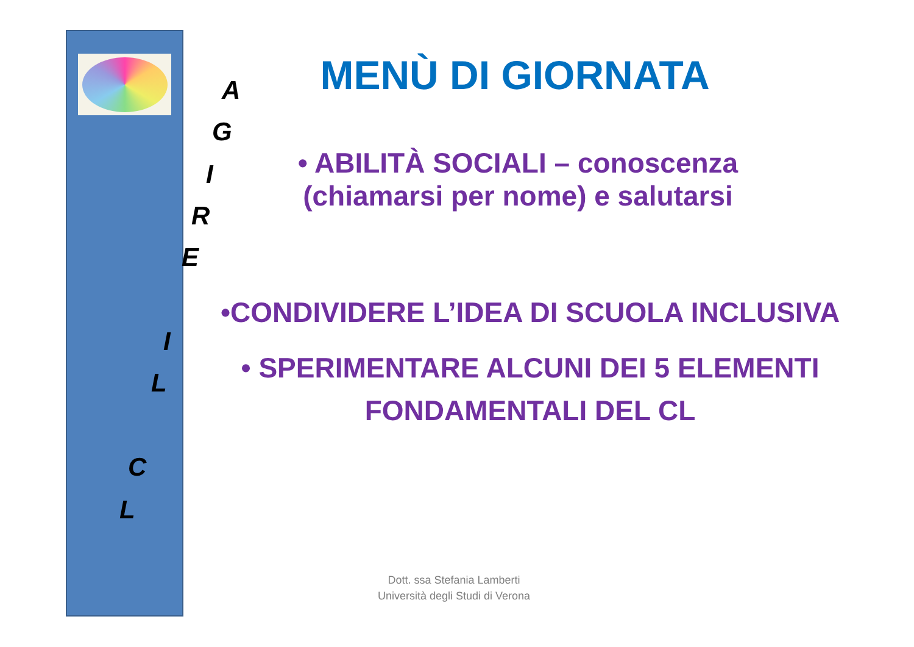MENÙ DI GIORNATA
A
G
I
R
E
I
L
C
L
• ABILITÀ SOCIALI – conoscenza
(chiamarsi per nome) e salutarsi
•CONDIVIDERE L’IDEA DI SCUOLA INCLUSIVA
• SPERIMENTARE ALCUNI DEI 5 ELEMENTI
FONDAMENTALI DEL CL
Dott. ssa Stefania Lamberti
Università degli Studi di Verona